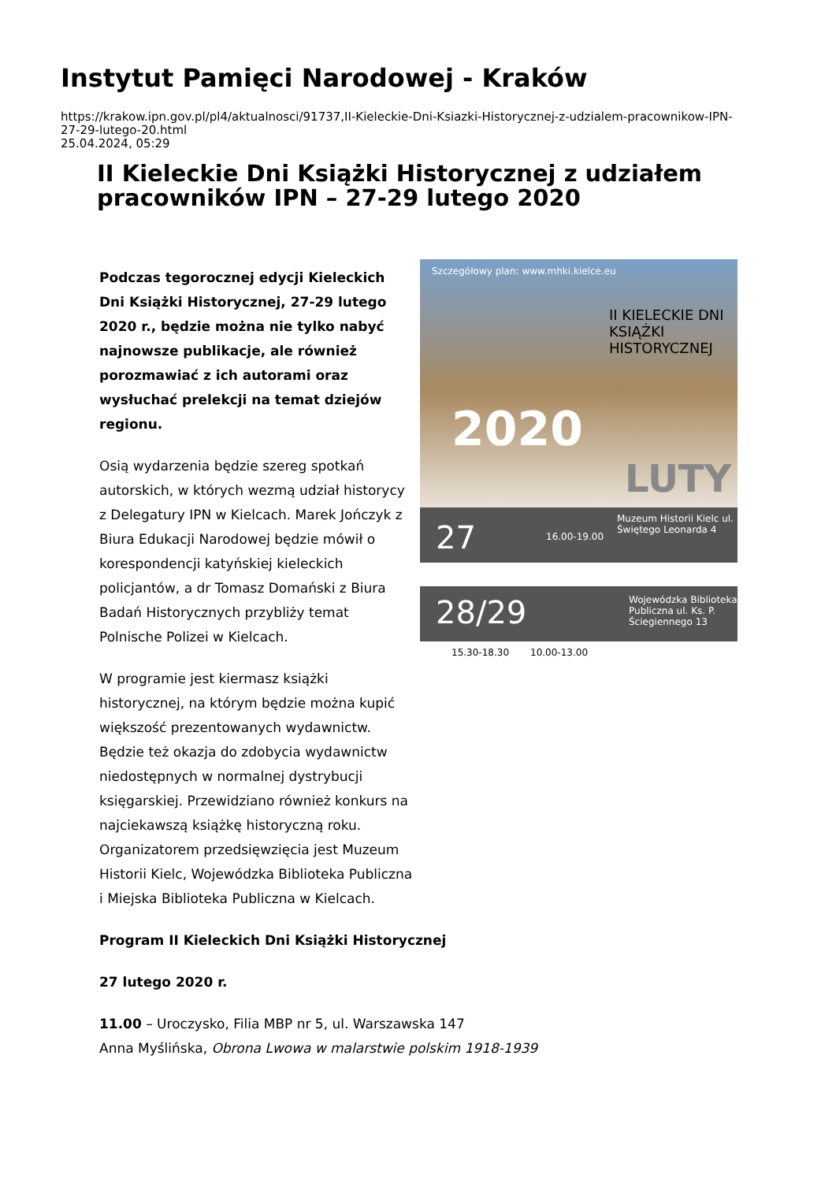Instytut Pamięci Narodowej - Kraków
https://krakow.ipn.gov.pl/pl4/aktualnosci/91737,II-Kieleckie-Dni-Ksiazki-Historycznej-z-udzialem-pracownikow-IPN-
27-29-lutego-20.html
25.04.2024, 05:29
II Kieleckie Dni Książki Historycznej z udziałem pracowników IPN – 27-29 lutego 2020
Szczegółowy plan: www.mhki.kielce.eu
II KIELECKIE DNI KSIĄŻKI HISTORYCZNEJ
2020
LUTY
27 16.00-19.00
Muzeum Historii Kielc ul. Świętego Leonarda 4
28/29 Wojewódzka Biblioteka Publiczna ul. Ks. P. Ściegiennego 13
15.30-18.30 10.00-13.00
Podczas tegorocznej edycji Kieleckich Dni Książki Historycznej, 27-29 lutego 2020 r., będzie można nie tylko nabyć najnowsze publikacje, ale również porozmawiać z ich autorami oraz wysłuchać prelekcji na temat dziejów regionu.
Osią wydarzenia będzie szereg spotkań autorskich, w których wezmą udział historycy z Delegatury IPN w Kielcach. Marek Jończyk z Biura Edukacji Narodowej będzie mówił o korespondencji katyńskiej kieleckich policjantów, a dr Tomasz Domański z Biura Badań Historycznych przybliży temat Polnische Polizei w Kielcach.
W programie jest kiermasz książki historycznej, na którym będzie można kupić większość prezentowanych wydawnictw. Będzie też okazja do zdobycia wydawnictw niedostępnych w normalnej dystrybucji księgarskiej. Przewidziano również konkurs na najciekawszą książkę historyczną roku. Organizatorem przedsięwzięcia jest Muzeum Historii Kielc, Wojewódzka Biblioteka Publiczna i Miejska Biblioteka Publiczna w Kielcach.
Program II Kieleckich Dni Książki Historycznej
27 lutego 2020 r.
11.00 – Uroczysko, Filia MBP nr 5, ul. Warszawska 147
Anna Myślińska, Obrona Lwowa w malarstwie polskim 1918-1939